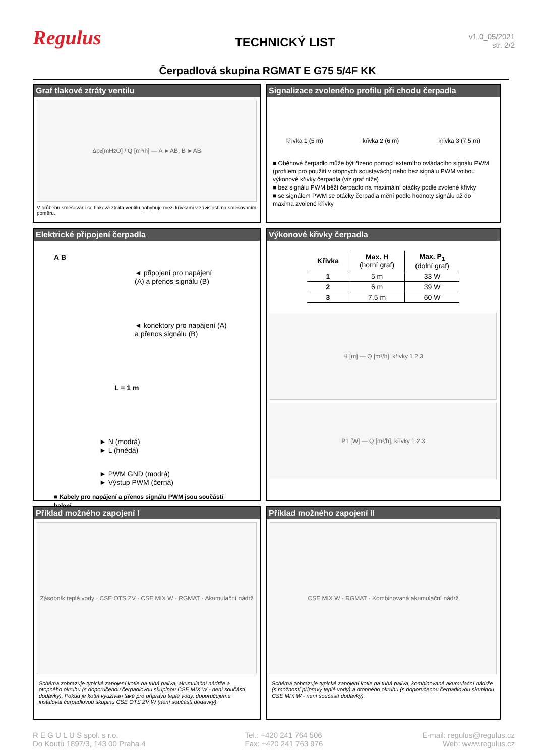Regulus
TECHNICKÝ LIST
v1.0_05/2021
str. 2/2
Čerpadlová skupina RGMAT E G75 5/4F KK
Graf tlakové ztráty ventilu
Δp<sub>z</sub> [mH<sub>2</sub>O] / Q [m³/h] — A ►AB, B ►AB
V průběhu směšování se tlaková ztráta ventilu pohybuje mezi křivkami v závislosti na směšovacím poměru.
Signalizace zvoleného profilu při chodu čerpadla
křivka 1 (5 m) křivka 2 (6 m) křivka 3 (7,5 m)
■ Oběhové čerpadlo může být řízeno pomocí externího ovládacího signálu PWM (profilem pro použití v otopných soustavách) nebo bez signálu PWM volbou výkonové křivky čerpadla (viz graf níže)
■ bez signálu PWM běží čerpadlo na maximální otáčky podle zvolené křivky
■ se signálem PWM se otáčky čerpadla mění podle hodnoty signálu až do maxima zvolené křivky
Elektrické připojení čerpadla
A B
◄ připojení pro napájení
(A) a přenos signálu (B)
◄ konektory pro napájení (A)
a přenos signálu (B)
L = 1 m
► N (modrá)
► L (hnědá)
► PWM GND (modrá)
► Výstup PWM (černá)
■ Kabely pro napájení a přenos signálu PWM jsou součástí balení
Výkonové křivky čerpadla
| Křivka | Max. H (horní graf) | Max. P<sub>1</sub> (dolní graf) |
| --- | --- | --- |
| 1 | 5 m | 33 W |
| 2 | 6 m | 39 W |
| 3 | 7,5 m | 60 W |
H [m] — Q [m³/h], křivky 1 2 3
P1 [W] — Q [m³/h], křivky 1 2 3
Příklad možného zapojení I
Zásobník teplé vody · CSE OTS ZV · CSE MIX W · RGMAT · Akumulační nádrž
Schéma zobrazuje typické zapojení kotle na tuhá paliva, akumulační nádrže a otopného okruhu (s doporučenou čerpadlovou skupinou CSE MIX W - není součástí dodávky). Pokud je kotel využíván také pro přípravu teplé vody, doporučujeme instalovat čerpadlovou skupinu CSE OTS ZV W (není součástí dodávky).
Příklad možného zapojení II
CSE MIX W · RGMAT · Kombinovaná akumulační nádrž
Schéma zobrazuje typické zapojení kotle na tuhá paliva, kombinované akumulační nádrže (s možností přípravy teplé vody) a otopného okruhu (s doporučenou čerpadlovou skupinou CSE MIX W - není součástí dodávky).
R E G U L U S spol. s r.o.
Do Koutů 1897/3, 143 00 Praha 4
Tel.: +420 241 764 506
Fax: +420 241 763 976
E-mail: regulus@regulus.cz
Web: www.regulus.cz